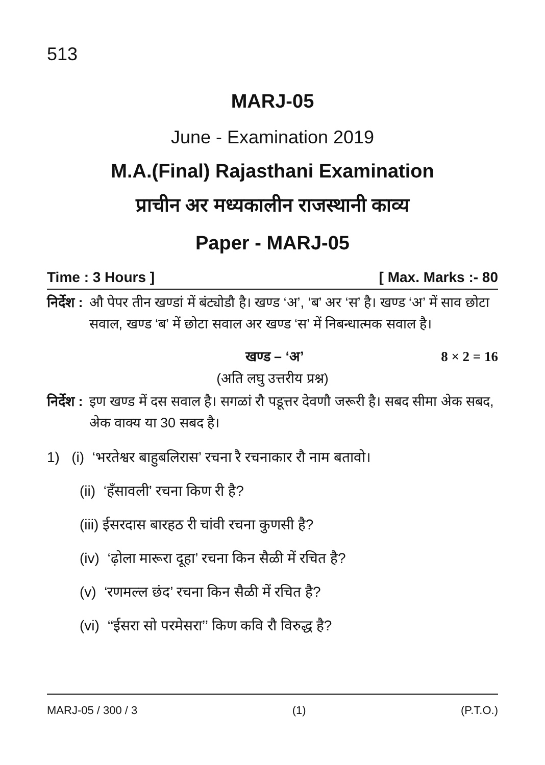513
MARJ-05
June - Examination 2019
M.A.(Final) Rajasthani Examination
प्राचीन अर मध्यकालीन राजस्थानी काव्य
Paper - MARJ-05
Time : 3 Hours ] [ Max. Marks :- 80
निर्देश : औ पेपर तीन खण्डां में बंट्योडौ है। खण्ड ‘अ’, ‘ब’ अर ‘स’ है। खण्ड ‘अ’ में साव छोटा सवाल, खण्ड ‘ब’ में छोटा सवाल अर खण्ड ‘स’ में निबन्धात्मक सवाल है।
खण्ड – ‘अ’ 8 × 2 = 16
(अति लघु उत्तरीय प्रश्न)
निर्देश : इण खण्ड में दस सवाल है। सगळां रौ पडूत्तर देवणौ जरूरी है। सबद सीमा अेक सबद, अेक वाक्य या 30 सबद है।
1) (i) ‘भरतेश्वर बाहुबलिरास’ रचना रै रचनाकार रौ नाम बतावो।
(ii) ‘हँसावली’ रचना किण री है?
(iii) ईसरदास बारहठ री चांवी रचना कुणसी है?
(iv) ‘ढ़ोला मारूरा दूहा’ रचना किन सैळी में रचित है?
(v) ‘रणमल्ल छंद’ रचना किन सैळी में रचित है?
(vi) ‘‘ईसरा सो परमेसरा’’ किण कवि रौ विरुद्ध है?
MARJ-05 / 300 / 3 (1) (P.T.O.)